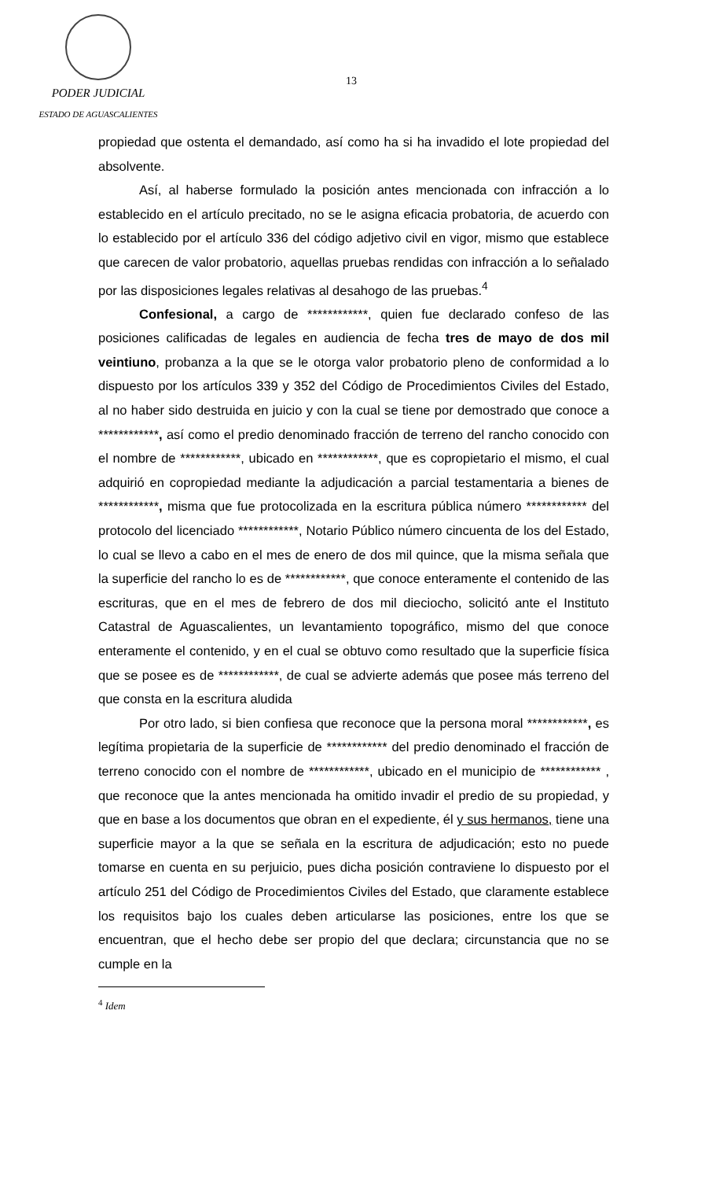PODER JUDICIAL
ESTADO DE AGUASCALIENTES
13
propiedad que ostenta el demandado, así como ha si ha invadido el lote propiedad del absolvente.
Así, al haberse formulado la posición antes mencionada con infracción a lo establecido en el artículo precitado, no se le asigna eficacia probatoria, de acuerdo con lo establecido por el artículo 336 del código adjetivo civil en vigor, mismo que establece que carecen de valor probatorio, aquellas pruebas rendidas con infracción a lo señalado por las disposiciones legales relativas al desahogo de las pruebas.<sup>4</sup>
Confesional, a cargo de ************, quien fue declarado confeso de las posiciones calificadas de legales en audiencia de fecha tres de mayo de dos mil veintiuno, probanza a la que se le otorga valor probatorio pleno de conformidad a lo dispuesto por los artículos 339 y 352 del Código de Procedimientos Civiles del Estado, al no haber sido destruida en juicio y con la cual se tiene por demostrado que conoce a ************, así como el predio denominado fracción de terreno del rancho conocido con el nombre de ************, ubicado en ************, que es copropietario el mismo, el cual adquirió en copropiedad mediante la adjudicación a parcial testamentaria a bienes de ************, misma que fue protocolizada en la escritura pública número ************ del protocolo del licenciado ************, Notario Público número cincuenta de los del Estado, lo cual se llevo a cabo en el mes de enero de dos mil quince, que la misma señala que la superficie del rancho lo es de ************, que conoce enteramente el contenido de las escrituras, que en el mes de febrero de dos mil dieciocho, solicitó ante el Instituto Catastral de Aguascalientes, un levantamiento topográfico, mismo del que conoce enteramente el contenido, y en el cual se obtuvo como resultado que la superficie física que se posee es de ************, de cual se advierte además que posee más terreno del que consta en la escritura aludida
Por otro lado, si bien confiesa que reconoce que la persona moral ************, es legítima propietaria de la superficie de ************ del predio denominado el fracción de terreno conocido con el nombre de ************, ubicado en el municipio de ************ , que reconoce que la antes mencionada ha omitido invadir el predio de su propiedad, y que en base a los documentos que obran en el expediente, él y sus hermanos, tiene una superficie mayor a la que se señala en la escritura de adjudicación; esto no puede tomarse en cuenta en su perjuicio, pues dicha posición contraviene lo dispuesto por el artículo 251 del Código de Procedimientos Civiles del Estado, que claramente establece los requisitos bajo los cuales deben articularse las posiciones, entre los que se encuentran, que el hecho debe ser propio del que declara; circunstancia que no se cumple en la
<sup>4</sup> Idem